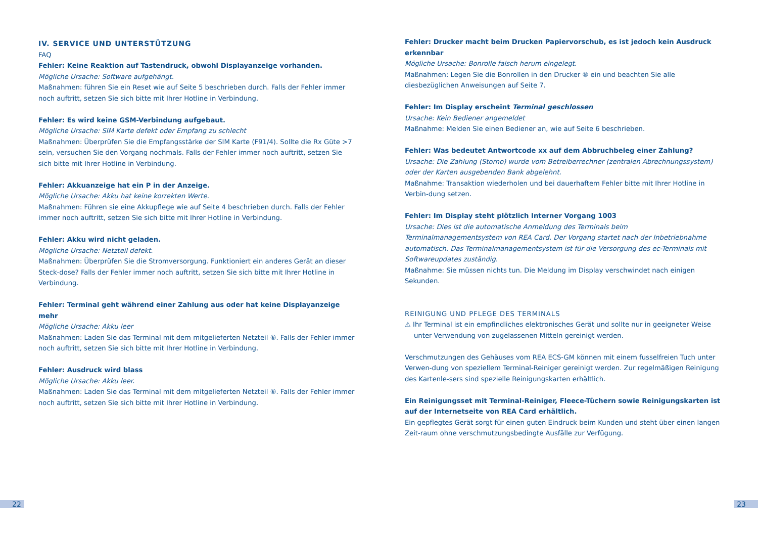IV. SERVICE UND UNTERSTÜTZUNG
FAQ
Fehler: Keine Reaktion auf Tastendruck, obwohl Displayanzeige vorhanden.
Mögliche Ursache: Software aufgehängt.
Maßnahmen: führen Sie ein Reset wie auf Seite 5 beschrieben durch. Falls der Fehler immer noch auftritt, setzen Sie sich bitte mit Ihrer Hotline in Verbindung.
Fehler: Es wird keine GSM-Verbindung aufgebaut.
Mögliche Ursache: SIM Karte defekt oder Empfang zu schlecht
Maßnahmen: Überprüfen Sie die Empfangsstärke der SIM Karte (F91/4). Sollte die Rx Güte >7 sein, versuchen Sie den Vorgang nochmals. Falls der Fehler immer noch auftritt, setzen Sie sich bitte mit Ihrer Hotline in Verbindung.
Fehler: Akkuanzeige hat ein P in der Anzeige.
Mögliche Ursache: Akku hat keine korrekten Werte.
Maßnahmen: Führen sie eine Akkupflege wie auf Seite 4 beschrieben durch. Falls der Fehler immer noch auftritt, setzen Sie sich bitte mit Ihrer Hotline in Verbindung.
Fehler: Akku wird nicht geladen.
Mögliche Ursache: Netzteil defekt.
Maßnahmen: Überprüfen Sie die Stromversorgung. Funktioniert ein anderes Gerät an dieser Steck-dose? Falls der Fehler immer noch auftritt, setzen Sie sich bitte mit Ihrer Hotline in Verbindung.
Fehler: Terminal geht während einer Zahlung aus oder hat keine Displayanzeige mehr
Mögliche Ursache: Akku leer
Maßnahmen: Laden Sie das Terminal mit dem mitgelieferten Netzteil ⑥. Falls der Fehler immer noch auftritt, setzen Sie sich bitte mit Ihrer Hotline in Verbindung.
Fehler: Ausdruck wird blass
Mögliche Ursache: Akku leer.
Maßnahmen: Laden Sie das Terminal mit dem mitgelieferten Netzteil ⑥. Falls der Fehler immer noch auftritt, setzen Sie sich bitte mit Ihrer Hotline in Verbindung.
Fehler: Drucker macht beim Drucken Papiervorschub, es ist jedoch kein Ausdruck erkennbar
Mögliche Ursache: Bonrolle falsch herum eingelegt.
Maßnahmen: Legen Sie die Bonrollen in den Drucker ⑧ ein und beachten Sie alle diesbezüglichen Anweisungen auf Seite 7.
Fehler: Im Display erscheint Terminal geschlossen
Ursache: Kein Bediener angemeldet
Maßnahme: Melden Sie einen Bediener an, wie auf Seite 6 beschrieben.
Fehler: Was bedeutet Antwortcode xx auf dem Abbruchbeleg einer Zahlung?
Ursache: Die Zahlung (Storno) wurde vom Betreiberrechner (zentralen Abrechnungssystem) oder der Karten ausgebenden Bank abgelehnt.
Maßnahme: Transaktion wiederholen und bei dauerhaftem Fehler bitte mit Ihrer Hotline in Verbin-dung setzen.
Fehler: Im Display steht plötzlich Interner Vorgang 1003
Ursache: Dies ist die automatische Anmeldung des Terminals beim Terminalmanagementsystem von REA Card. Der Vorgang startet nach der Inbetriebnahme automatisch. Das Terminalmanagementsystem ist für die Versorgung des ec-Terminals mit Softwareupdates zuständig.
Maßnahme: Sie müssen nichts tun. Die Meldung im Display verschwindet nach einigen Sekunden.
REINIGUNG UND PFLEGE DES TERMINALS
⚠ Ihr Terminal ist ein empfindliches elektronisches Gerät und sollte nur in geeigneter Weise unter Verwendung von zugelassenen Mitteln gereinigt werden.
Verschmutzungen des Gehäuses vom REA ECS-GM können mit einem fusselfreien Tuch unter Verwen-dung von speziellem Terminal-Reiniger gereinigt werden. Zur regelmäßigen Reinigung des Kartenle-sers sind spezielle Reinigungskarten erhältlich.
Ein Reinigungsset mit Terminal-Reiniger, Fleece-Tüchern sowie Reinigungskarten ist auf der Internetseite von REA Card erhältlich.
Ein gepflegtes Gerät sorgt für einen guten Eindruck beim Kunden und steht über einen langen Zeit-raum ohne verschmutzungsbedingte Ausfälle zur Verfügung.
22 23